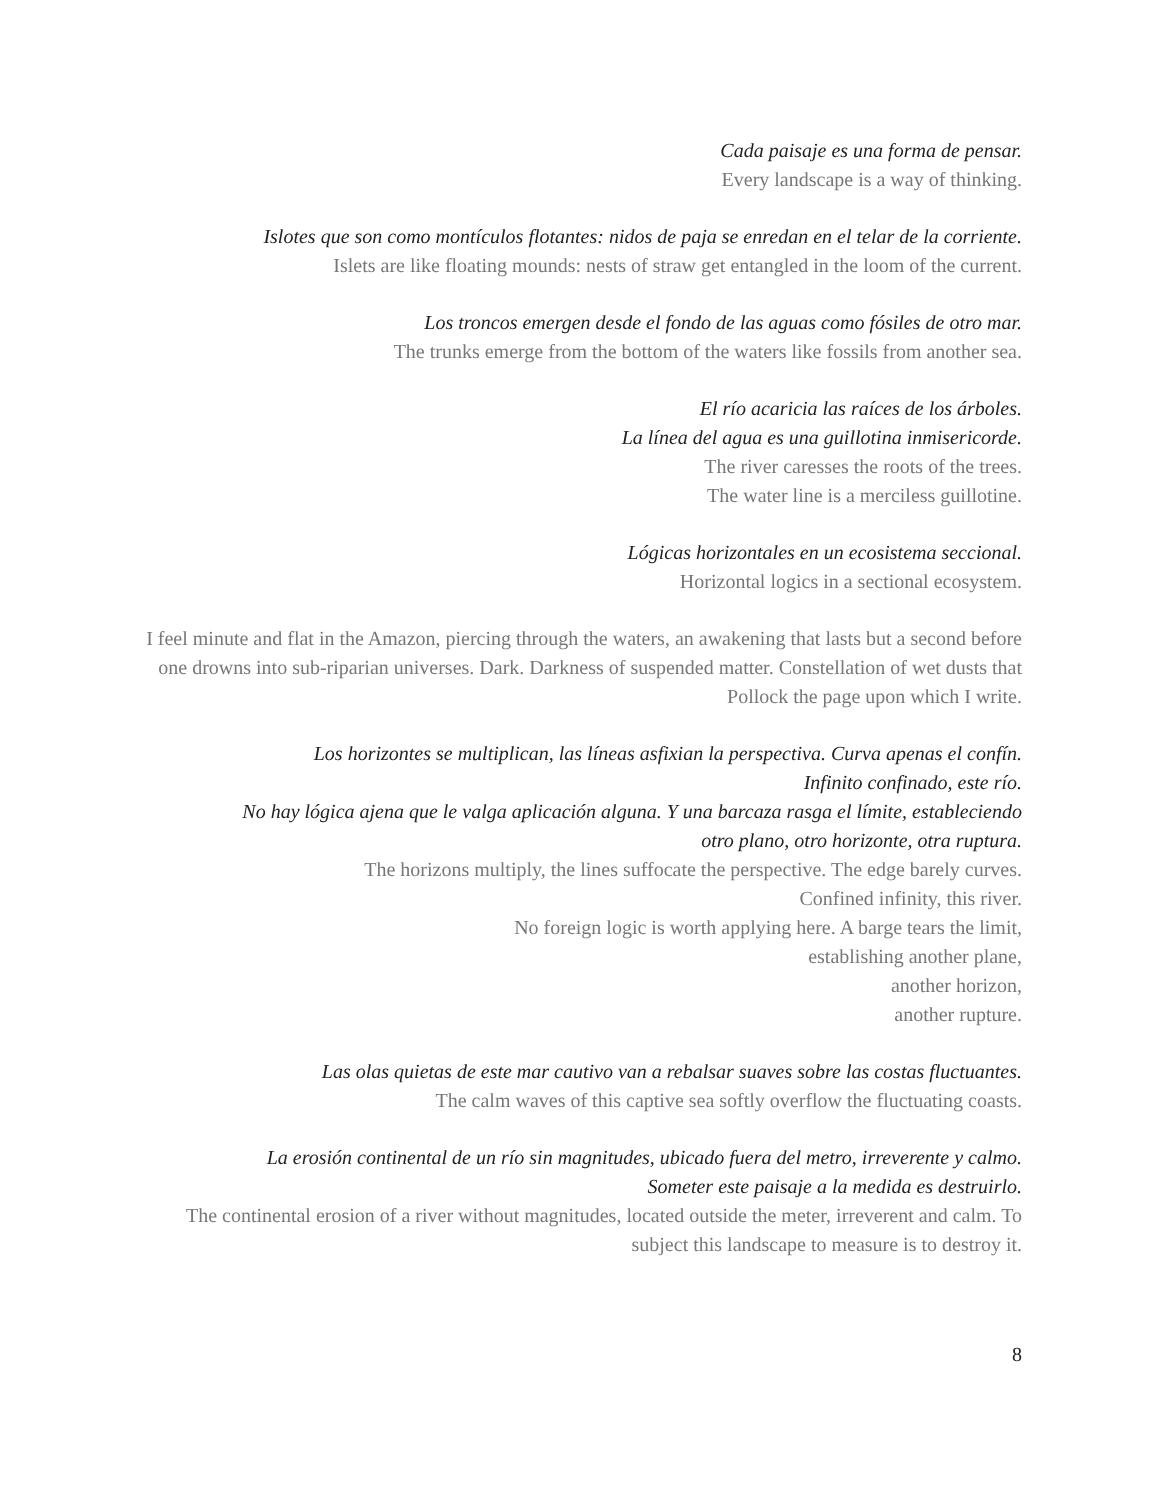Cada paisaje es una forma de pensar.
Every landscape is a way of thinking.
Islotes que son como montículos flotantes: nidos de paja se enredan en el telar de la corriente.
Islets are like floating mounds: nests of straw get entangled in the loom of the current.
Los troncos emergen desde el fondo de las aguas como fósiles de otro mar.
The trunks emerge from the bottom of the waters like fossils from another sea.
El río acaricia las raíces de los árboles.
La línea del agua es una guillotina inmisericorde.
The river caresses the roots of the trees.
The water line is a merciless guillotine.
Lógicas horizontales en un ecosistema seccional.
Horizontal logics in a sectional ecosystem.
I feel minute and flat in the Amazon, piercing through the waters, an awakening that lasts but a second before one drowns into sub-riparian universes. Dark. Darkness of suspended matter. Constellation of wet dusts that Pollock the page upon which I write.
Los horizontes se multiplican, las líneas asfixian la perspectiva. Curva apenas el confín.
Infinito confinado, este río.
No hay lógica ajena que le valga aplicación alguna. Y una barcaza rasga el límite, estableciendo
otro plano, otro horizonte, otra ruptura.
The horizons multiply, the lines suffocate the perspective. The edge barely curves.
Confined infinity, this river.
No foreign logic is worth applying here. A barge tears the limit,
establishing another plane,
another horizon,
another rupture.
Las olas quietas de este mar cautivo van a rebalsar suaves sobre las costas fluctuantes.
The calm waves of this captive sea softly overflow the fluctuating coasts.
La erosión continental de un río sin magnitudes, ubicado fuera del metro, irreverente y calmo.
Someter este paisaje a la medida es destruirlo.
The continental erosion of a river without magnitudes, located outside the meter, irreverent and calm. To subject this landscape to measure is to destroy it.
8